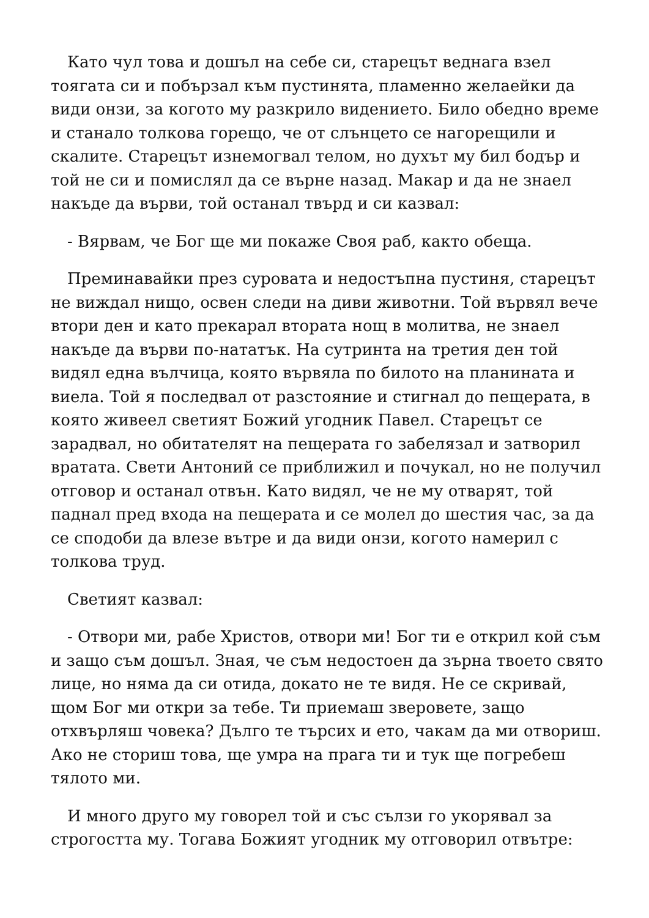Като чул това и дошъл на себе си, старецът веднага взел тоягата си и побързал към пустинята, пламенно желаейки да види онзи, за когото му разкрило видението. Било обедно време и станало толкова горещо, че от слънцето се нагорещили и скалите. Старецът изнемогвал телом, но духът му бил бодър и той не си и помислял да се върне назад. Макар и да не знаел накъде да върви, той останал твърд и си казвал:
- Вярвам, че Бог ще ми покаже Своя раб, както обеща.
Преминавайки през суровата и недостъпна пустиня, старецът не виждал нищо, освен следи на диви животни. Той вървял вече втори ден и като прекарал втората нощ в молитва, не знаел накъде да върви по-нататък. На сутринта на третия ден той видял една вълчица, която вървяла по билото на планината и виела. Той я последвал от разстояние и стигнал до пещерата, в която живеел светият Божий угодник Павел. Старецът се зарадвал, но обитателят на пещерата го забелязал и затворил вратата. Свети Антоний се приближил и почукал, но не получил отговор и останал отвън. Като видял, че не му отварят, той паднал пред входа на пещерата и се молел до шестия час, за да се сподоби да влезе вътре и да види онзи, когото намерил с толкова труд.
Светият казвал:
- Отвори ми, рабе Христов, отвори ми! Бог ти е открил кой съм и защо съм дошъл. Зная, че съм недостоен да зърна твоето свято лице, но няма да си отида, докато не те видя. Не се скривай, щом Бог ми откри за тебе. Ти приемаш зверовете, защо отхвърляш човека? Дълго те търсих и ето, чакам да ми отвориш. Ако не сториш това, ще умра на прага ти и тук ще погребеш тялото ми.
И много друго му говорел той и със сълзи го укорявал за строгостта му. Тогава Божият угодник му отговорил отвътре: